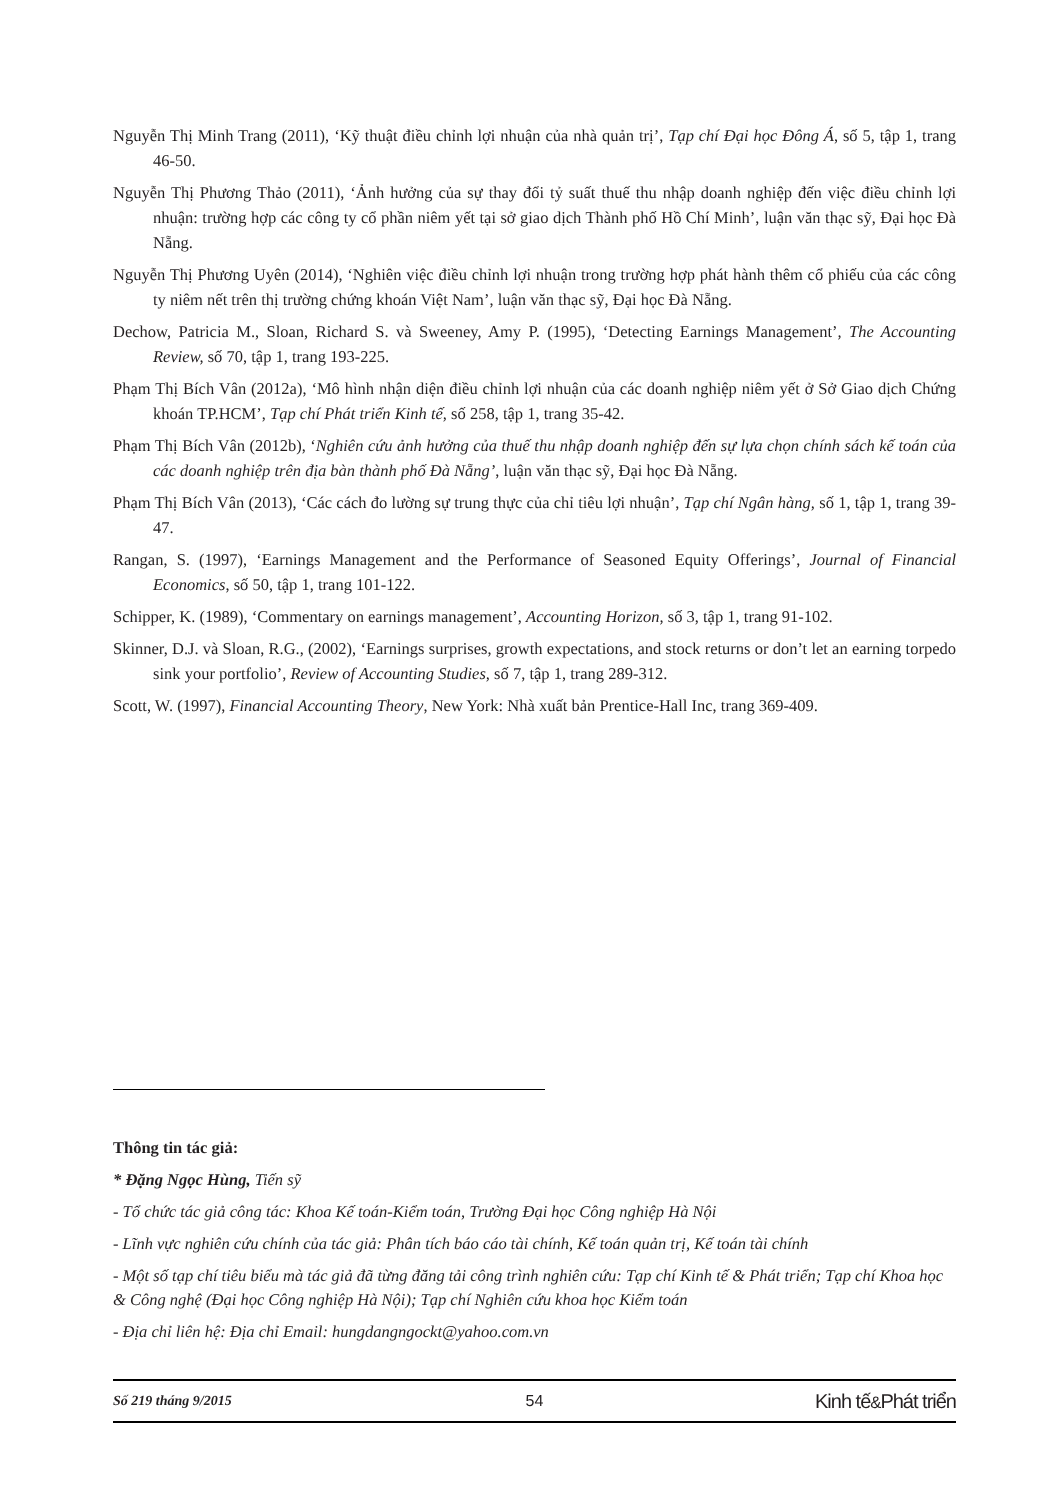Nguyễn Thị Minh Trang (2011), ‘Kỹ thuật điều chỉnh lợi nhuận của nhà quản trị’, Tạp chí Đại học Đông Á, số 5, tập 1, trang 46-50.
Nguyễn Thị Phương Thảo (2011), ‘Ảnh hưởng của sự thay đổi tỷ suất thuế thu nhập doanh nghiệp đến việc điều chỉnh lợi nhuận: trường hợp các công ty cổ phần niêm yết tại sở giao dịch Thành phố Hồ Chí Minh’, luận văn thạc sỹ, Đại học Đà Nẵng.
Nguyễn Thị Phương Uyên (2014), ‘Nghiên việc điều chỉnh lợi nhuận trong trường hợp phát hành thêm cổ phiếu của các công ty niêm nết trên thị trường chứng khoán Việt Nam’, luận văn thạc sỹ, Đại học Đà Nẵng.
Dechow, Patricia M., Sloan, Richard S. và Sweeney, Amy P. (1995), ‘Detecting Earnings Management’, The Accounting Review, số 70, tập 1, trang 193-225.
Phạm Thị Bích Vân (2012a), ‘Mô hình nhận diện điều chỉnh lợi nhuận của các doanh nghiệp niêm yết ở Sở Giao dịch Chứng khoán TP.HCM’, Tạp chí Phát triển Kinh tế, số 258, tập 1, trang 35-42.
Phạm Thị Bích Vân (2012b), ‘Nghiên cứu ảnh hưởng của thuế thu nhập doanh nghiệp đến sự lựa chọn chính sách kế toán của các doanh nghiệp trên địa bàn thành phố Đà Nẵng’, luận văn thạc sỹ, Đại học Đà Nẵng.
Phạm Thị Bích Vân (2013), ‘Các cách đo lường sự trung thực của chỉ tiêu lợi nhuận’, Tạp chí Ngân hàng, số 1, tập 1, trang 39-47.
Rangan, S. (1997), ‘Earnings Management and the Performance of Seasoned Equity Offerings’, Journal of Financial Economics, số 50, tập 1, trang 101-122.
Schipper, K. (1989), ‘Commentary on earnings management’, Accounting Horizon, số 3, tập 1, trang 91-102.
Skinner, D.J. và Sloan, R.G., (2002), ‘Earnings surprises, growth expectations, and stock returns or don’t let an earning torpedo sink your portfolio’, Review of Accounting Studies, số 7, tập 1, trang 289-312.
Scott, W. (1997), Financial Accounting Theory, New York: Nhà xuất bản Prentice-Hall Inc, trang 369-409.
Thông tin tác giả:
* Đặng Ngọc Hùng, Tiến sỹ
- Tổ chức tác giả công tác: Khoa Kế toán-Kiểm toán, Trường Đại học Công nghiệp Hà Nội
- Lĩnh vực nghiên cứu chính của tác giả: Phân tích báo cáo tài chính, Kế toán quản trị, Kế toán tài chính
- Một số tạp chí tiêu biểu mà tác giả đã từng đăng tải công trình nghiên cứu: Tạp chí Kinh tế & Phát triển; Tạp chí Khoa học & Công nghệ (Đại học Công nghiệp Hà Nội); Tạp chí Nghiên cứu khoa học Kiểm toán
- Địa chỉ liên hệ: Địa chỉ Email: hungdangngockt@yahoo.com.vn
Số 219 tháng 9/2015 54 Kinh tế&Phát triển